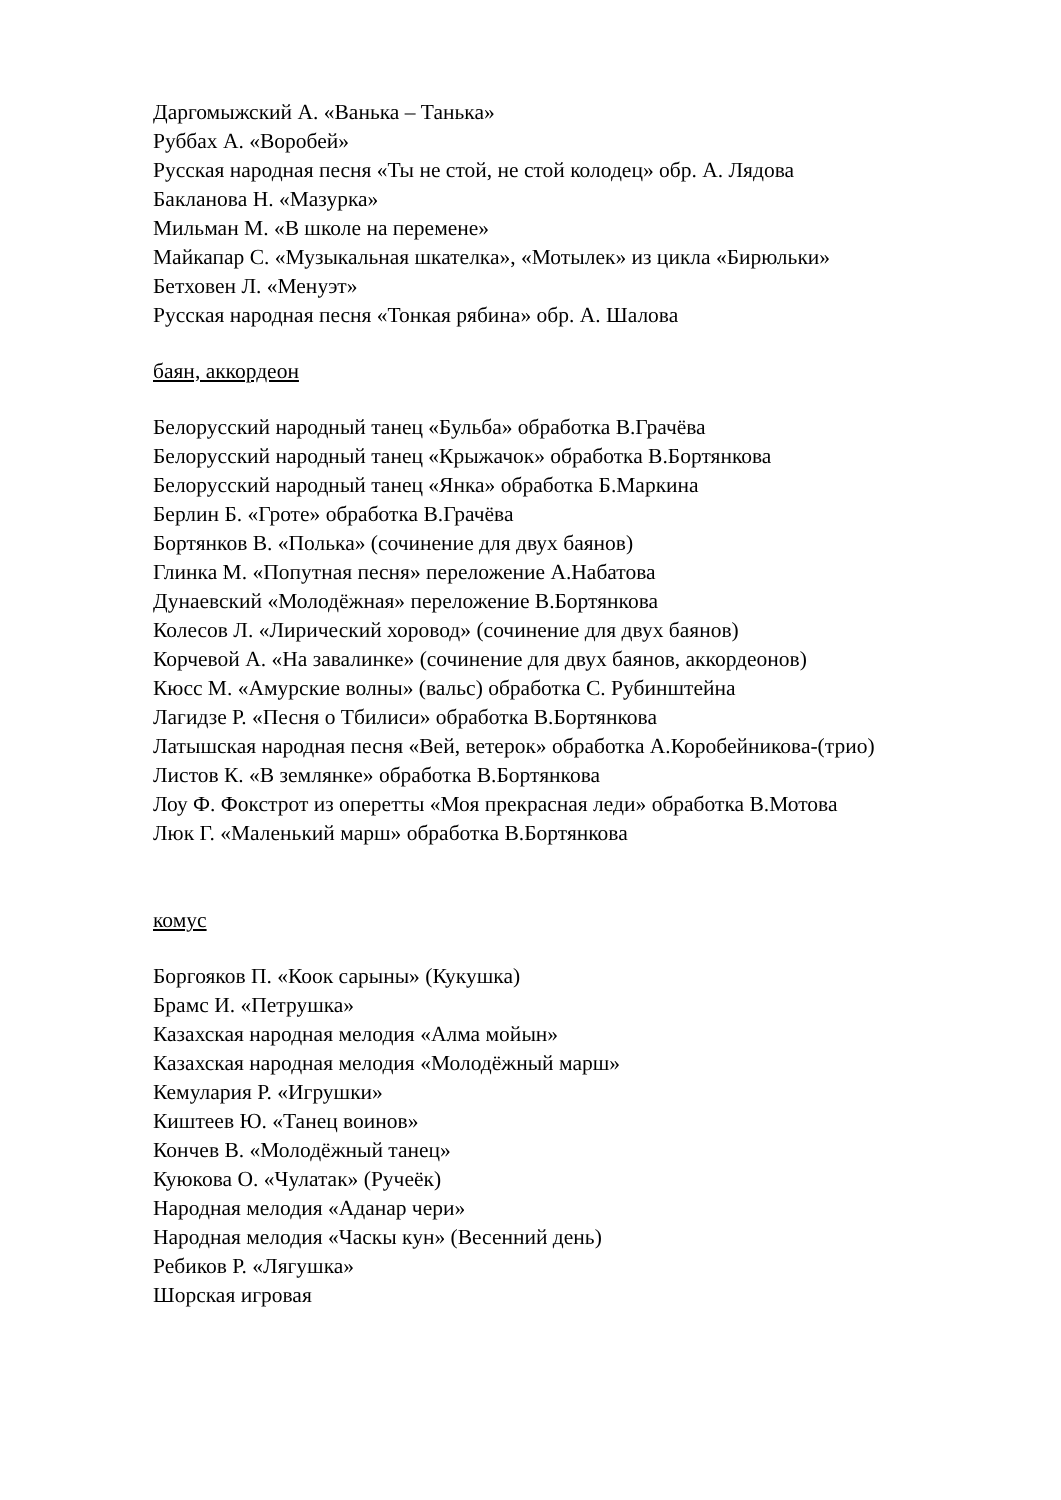Даргомыжский А. «Ванька – Танька»
Руббах А. «Воробей»
Русская народная песня «Ты не стой, не стой колодец» обр. А. Лядова
Бакланова Н. «Мазурка»
Мильман М. «В школе на перемене»
Майкапар С. «Музыкальная шкателка», «Мотылек» из цикла «Бирюльки»
Бетховен Л. «Менуэт»
Русская народная песня «Тонкая рябина» обр. А. Шалова
баян, аккордеон
Белорусский народный танец «Бульба» обработка В.Грачёва
Белорусский народный танец «Крыжачок» обработка В.Бортянкова
Белорусский народный танец «Янка» обработка Б.Маркина
Берлин Б. «Гроте» обработка В.Грачёва
Бортянков В. «Полька» (сочинение для двух баянов)
Глинка М. «Попутная песня» переложение А.Набатова
Дунаевский «Молодёжная» переложение В.Бортянкова
Колесов Л. «Лирический хоровод» (сочинение для двух баянов)
Корчевой А. «На завалинке» (сочинение для двух баянов, аккордеонов)
Кюсс М. «Амурские волны» (вальс) обработка С. Рубинштейна
Лагидзе Р. «Песня о Тбилиси» обработка В.Бортянкова
Латышская народная песня «Вей, ветерок» обработка А.Коробейникова-(трио)
Листов К. «В землянке» обработка В.Бортянкова
Лоу Ф. Фокстрот из оперетты «Моя прекрасная леди» обработка В.Мотова
Люк Г. «Маленький марш» обработка В.Бортянкова
комус
Боргояков П. «Коок сарыны» (Кукушка)
Брамс И. «Петрушка»
Казахская народная мелодия «Алма мойын»
Казахская народная мелодия «Молодёжный марш»
Кемулария Р. «Игрушки»
Киштеев Ю. «Танец воинов»
Кончев В. «Молодёжный танец»
Куюкова О. «Чулатак» (Ручеёк)
Народная мелодия «Аданар чери»
Народная мелодия «Часкы кун» (Весенний день)
Ребиков Р. «Лягушка»
Шорская игровая